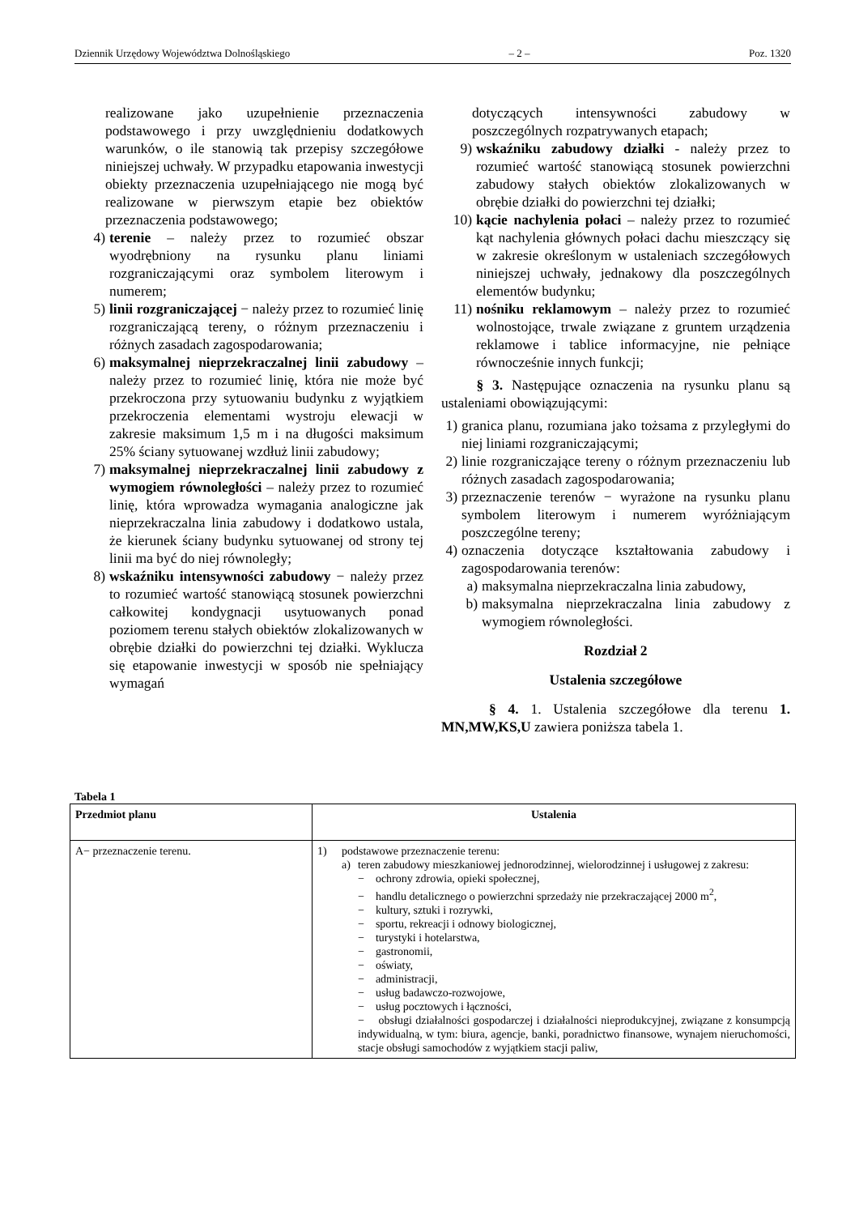Dziennik Urzędowy Województwa Dolnośląskiego – 2 – Poz. 1320
realizowane jako uzupełnienie przeznaczenia podstawowego i przy uwzględnieniu dodatkowych warunków, o ile stanowią tak przepisy szczegółowe niniejszej uchwały. W przypadku etapowania inwestycji obiekty przeznaczenia uzupełniającego nie mogą być realizowane w pierwszym etapie bez obiektów przeznaczenia podstawowego;
4) terenie – należy przez to rozumieć obszar wyodrębniony na rysunku planu liniami rozgraniczającymi oraz symbolem literowym i numerem;
5) linii rozgraniczającej − należy przez to rozumieć linię rozgraniczającą tereny, o różnym przeznaczeniu i różnych zasadach zagospodarowania;
6) maksymalnej nieprzekraczalnej linii zabudowy – należy przez to rozumieć linię, która nie może być przekroczona przy sytuowaniu budynku z wyjątkiem przekroczenia elementami wystroju elewacji w zakresie maksimum 1,5 m i na długości maksimum 25% ściany sytuowanej wzdłuż linii zabudowy;
7) maksymalnej nieprzekraczalnej linii zabudowy z wymogiem równoległości – należy przez to rozumieć linię, która wprowadza wymagania analogiczne jak nieprzekraczalna linia zabudowy i dodatkowo ustala, że kierunek ściany budynku sytuowanej od strony tej linii ma być do niej równoległy;
8) wskaźniku intensywności zabudowy − należy przez to rozumieć wartość stanowiącą stosunek powierzchni całkowitej kondygnacji usytuowanych ponad poziomem terenu stałych obiektów zlokalizowanych w obrębie działki do powierzchni tej działki. Wyklucza się etapowanie inwestycji w sposób nie spełniający wymagań
dotyczących intensywności zabudowy w poszczególnych rozpatrywanych etapach;
9) wskaźniku zabudowy działki - należy przez to rozumieć wartość stanowiącą stosunek powierzchni zabudowy stałych obiektów zlokalizowanych w obrębie działki do powierzchni tej działki;
10) kącie nachylenia połaci – należy przez to rozumieć kąt nachylenia głównych połaci dachu mieszczący się w zakresie określonym w ustaleniach szczegółowych niniejszej uchwały, jednakowy dla poszczególnych elementów budynku;
11) nośniku reklamowym – należy przez to rozumieć wolnostojące, trwale związane z gruntem urządzenia reklamowe i tablice informacyjne, nie pełniące równocześnie innych funkcji;
§ 3. Następujące oznaczenia na rysunku planu są ustaleniami obowiązującymi:
1) granica planu, rozumiana jako tożsama z przyległymi do niej liniami rozgraniczającymi;
2) linie rozgraniczające tereny o różnym przeznaczeniu lub różnych zasadach zagospodarowania;
3) przeznaczenie terenów − wyrażone na rysunku planu symbolem literowym i numerem wyróżniającym poszczególne tereny;
4) oznaczenia dotyczące kształtowania zabudowy i zagospodarowania terenów:
a) maksymalna nieprzekraczalna linia zabudowy,
b) maksymalna nieprzekraczalna linia zabudowy z wymogiem równoległości.
Rozdział 2
Ustalenia szczegółowe
§ 4. 1. Ustalenia szczegółowe dla terenu 1. MN,MW,KS,U zawiera poniższa tabela 1.
Tabela 1
| Przedmiot planu | Ustalenia |
| --- | --- |
| A− przeznaczenie terenu. | 1) podstawowe przeznaczenie terenu: a) teren zabudowy mieszkaniowej jednorodzinnej, wielorodzinnej i usługowej z zakresu: − ochrony zdrowia, opieki społecznej, − handlu detalicznego o powierzchni sprzedaży nie przekraczającej 2000 m<sup>2</sup>, − kultury, sztuki i rozrywki, − sportu, rekreacji i odnowy biologicznej, − turystyki i hotelarstwa, − gastronomii, − oświaty, − administracji, − usług badawczo-rozwojowe, − usług pocztowych i łączności, − obsługi działalności gospodarczej i działalności nieprodukcyjnej, związane z konsumpcją indywidualną, w tym: biura, agencje, banki, poradnictwo finansowe, wynajem nieruchomości, stacje obsługi samochodów z wyjątkiem stacji paliw, |